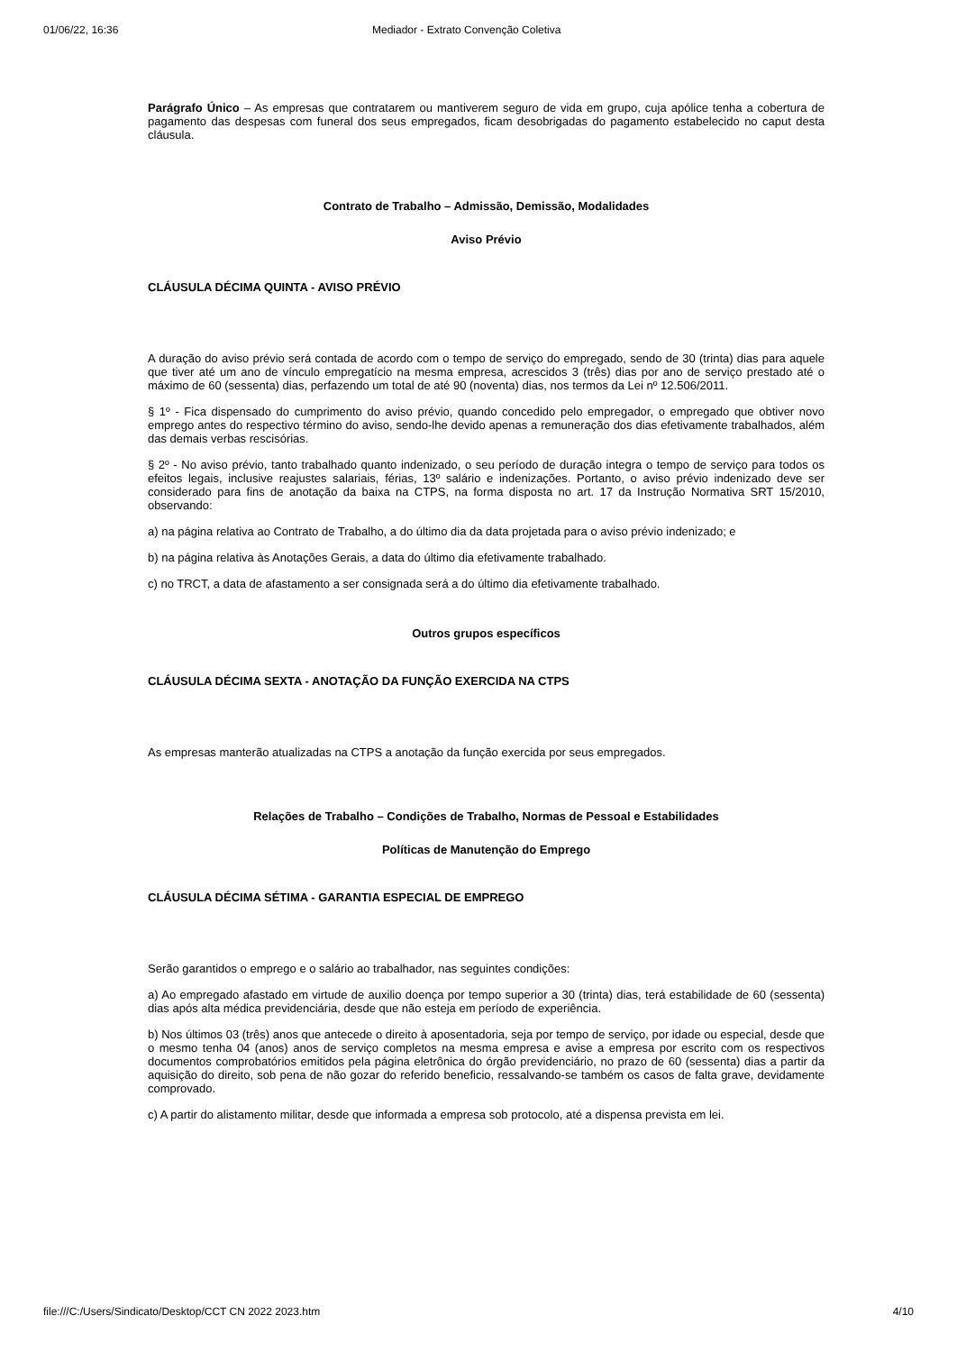01/06/22, 16:36 Mediador - Extrato Convenção Coletiva
Parágrafo Único – As empresas que contratarem ou mantiverem seguro de vida em grupo, cuja apólice tenha a cobertura de pagamento das despesas com funeral dos seus empregados, ficam desobrigadas do pagamento estabelecido no caput desta cláusula.
Contrato de Trabalho – Admissão, Demissão, Modalidades
Aviso Prévio
CLÁUSULA DÉCIMA QUINTA - AVISO PRÉVIO
A duração do aviso prévio será contada de acordo com o tempo de serviço do empregado, sendo de 30 (trinta) dias para aquele que tiver até um ano de vínculo empregatício na mesma empresa, acrescidos 3 (três) dias por ano de serviço prestado até o máximo de 60 (sessenta) dias, perfazendo um total de até 90 (noventa) dias, nos termos da Lei nº 12.506/2011.
§ 1º - Fica dispensado do cumprimento do aviso prévio, quando concedido pelo empregador, o empregado que obtiver novo emprego antes do respectivo término do aviso, sendo-lhe devido apenas a remuneração dos dias efetivamente trabalhados, além das demais verbas rescisórias.
§ 2º - No aviso prévio, tanto trabalhado quanto indenizado, o seu período de duração integra o tempo de serviço para todos os efeitos legais, inclusive reajustes salariais, férias, 13º salário e indenizações. Portanto, o aviso prévio indenizado deve ser considerado para fins de anotação da baixa na CTPS, na forma disposta no art. 17 da Instrução Normativa SRT 15/2010, observando:
a) na página relativa ao Contrato de Trabalho, a do último dia da data projetada para o aviso prévio indenizado; e
b) na página relativa às Anotações Gerais, a data do último dia efetivamente trabalhado.
c) no TRCT, a data de afastamento a ser consignada será a do último dia efetivamente trabalhado.
Outros grupos específicos
CLÁUSULA DÉCIMA SEXTA - ANOTAÇÃO DA FUNÇÃO EXERCIDA NA CTPS
As empresas manterão atualizadas na CTPS a anotação da função exercida por seus empregados.
Relações de Trabalho – Condições de Trabalho, Normas de Pessoal e Estabilidades
Políticas de Manutenção do Emprego
CLÁUSULA DÉCIMA SÉTIMA - GARANTIA ESPECIAL DE EMPREGO
Serão garantidos o emprego e o salário ao trabalhador, nas seguintes condições:
a) Ao empregado afastado em virtude de auxilio doença por tempo superior a 30 (trinta) dias, terá estabilidade de 60 (sessenta) dias após alta médica previdenciária, desde que não esteja em período de experiência.
b) Nos últimos 03 (três) anos que antecede o direito à aposentadoria, seja por tempo de serviço, por idade ou especial, desde que o mesmo tenha 04 (anos) anos de serviço completos na mesma empresa e avise a empresa por escrito com os respectivos documentos comprobatórios emitidos pela página eletrônica do órgão previdenciário, no prazo de 60 (sessenta) dias a partir da aquisição do direito, sob pena de não gozar do referido beneficio, ressalvando-se também os casos de falta grave, devidamente comprovado.
c) A partir do alistamento militar, desde que informada a empresa sob protocolo, até a dispensa prevista em lei.
file:///C:/Users/Sindicato/Desktop/CCT CN 2022 2023.htm 4/10